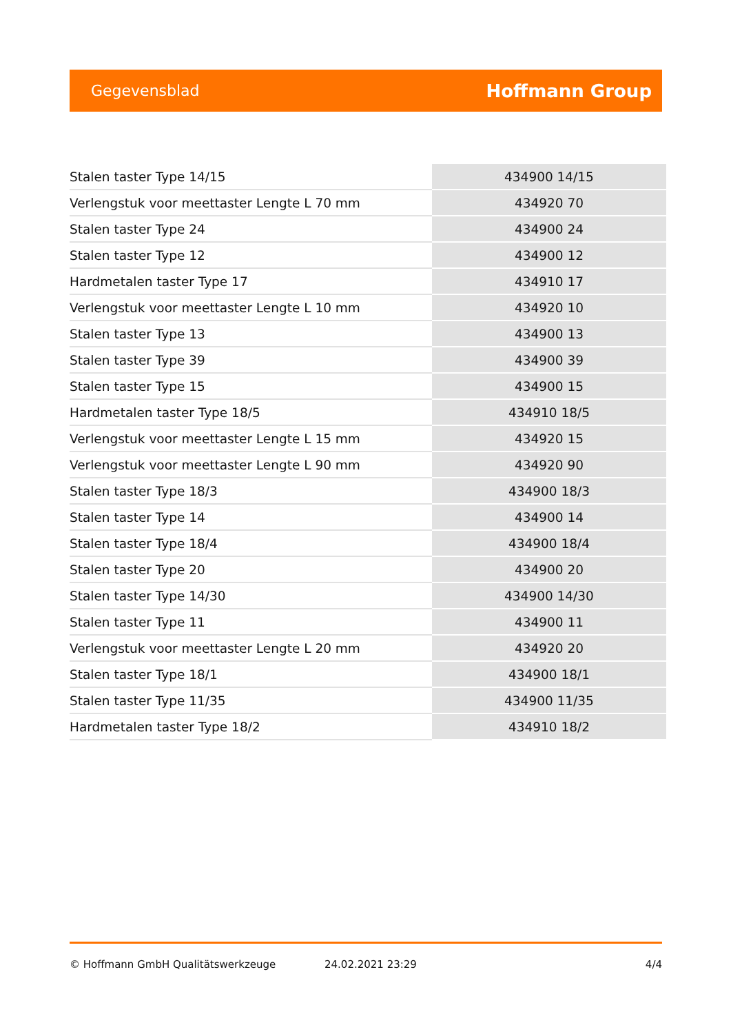Gegevensblad Hoffmann Group
| Stalen taster Type 14/15 | 434900 14/15 |
| Verlengstuk voor meettaster Lengte L 70 mm | 434920 70 |
| Stalen taster Type 24 | 434900 24 |
| Stalen taster Type 12 | 434900 12 |
| Hardmetalen taster Type 17 | 434910 17 |
| Verlengstuk voor meettaster Lengte L 10 mm | 434920 10 |
| Stalen taster Type 13 | 434900 13 |
| Stalen taster Type 39 | 434900 39 |
| Stalen taster Type 15 | 434900 15 |
| Hardmetalen taster Type 18/5 | 434910 18/5 |
| Verlengstuk voor meettaster Lengte L 15 mm | 434920 15 |
| Verlengstuk voor meettaster Lengte L 90 mm | 434920 90 |
| Stalen taster Type 18/3 | 434900 18/3 |
| Stalen taster Type 14 | 434900 14 |
| Stalen taster Type 18/4 | 434900 18/4 |
| Stalen taster Type 20 | 434900 20 |
| Stalen taster Type 14/30 | 434900 14/30 |
| Stalen taster Type 11 | 434900 11 |
| Verlengstuk voor meettaster Lengte L 20 mm | 434920 20 |
| Stalen taster Type 18/1 | 434900 18/1 |
| Stalen taster Type 11/35 | 434900 11/35 |
| Hardmetalen taster Type 18/2 | 434910 18/2 |
© Hoffmann GmbH Qualitätswerkzeuge 24.02.2021 23:29 4/4